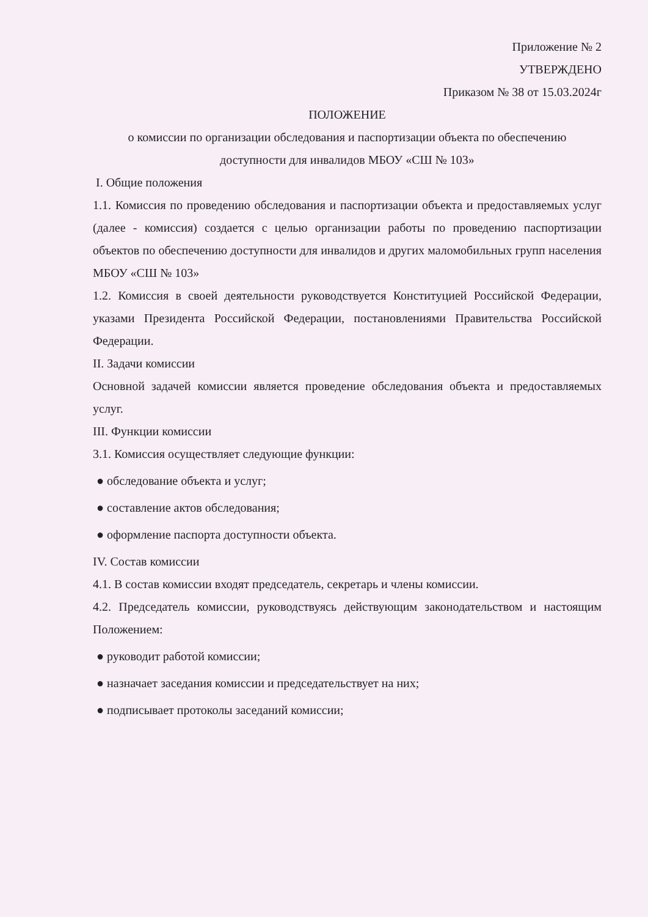Приложение № 2
УТВЕРЖДЕНО
Приказом № 38 от 15.03.2024г
ПОЛОЖЕНИЕ
о комиссии по организации обследования и паспортизации объекта по обеспечению
доступности для инвалидов МБОУ «СШ № 103»
I. Общие положения
1.1. Комиссия по проведению обследования и паспортизации объекта и предоставляемых услуг (далее - комиссия) создается с целью организации работы по проведению паспортизации объектов по обеспечению доступности для инвалидов и других маломобильных групп населения МБОУ «СШ № 103»
1.2. Комиссия в своей деятельности руководствуется Конституцией Российской Федерации, указами Президента Российской Федерации, постановлениями Правительства Российской Федерации.
II. Задачи комиссии
Основной задачей комиссии является проведение обследования объекта и предоставляемых услуг.
III. Функции комиссии
3.1. Комиссия осуществляет следующие функции:
● обследование объекта и услуг;
● составление актов обследования;
● оформление паспорта доступности объекта.
IV. Состав комиссии
4.1. В состав комиссии входят председатель, секретарь и члены комиссии.
4.2. Председатель комиссии, руководствуясь действующим законодательством и настоящим Положением:
● руководит работой комиссии;
● назначает заседания комиссии и председательствует на них;
● подписывает протоколы заседаний комиссии;